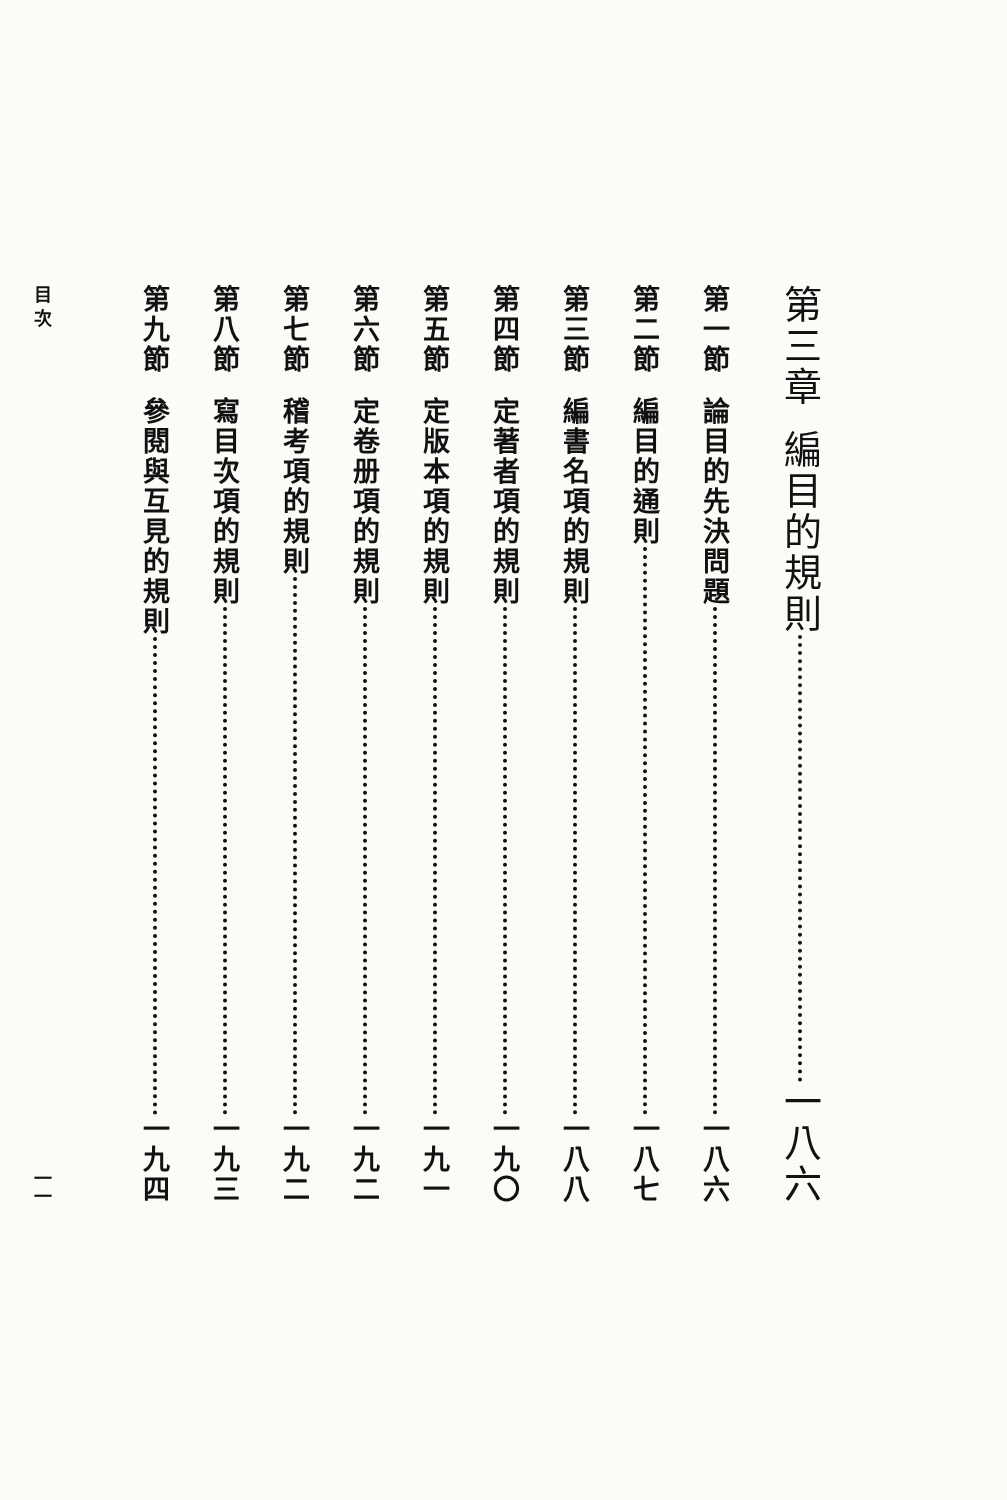第三章 編目的規則 一八六
第一節 論目的先決問題 一八六
第二節 編目的通則 一八七
第三節 編書名項的規則 一八八
第四節 定著者項的規則 一九〇
第五節 定版本項的規則 一九一
第六節 定卷册項的規則 一九二
第七節 稽考項的規則 一九二
第八節 寫目次項的規則 一九三
第九節 參閱與互見的規則 一九四
目 次 一一